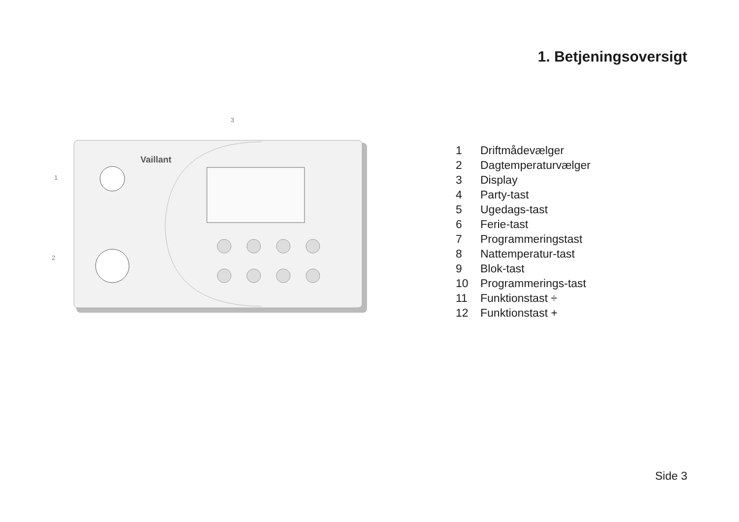1. Betjeningsoversigt
Vaillant
3
1
2
1 Driftmådevælger
2 Dagtemperaturvælger
3 Display
4 Party-tast
5 Ugedags-tast
6 Ferie-tast
7 Programmeringstast
8 Nattemperatur-tast
9 Blok-tast
10 Programmerings-tast
11 Funktionstast ÷
12 Funktionstast +
Side 3